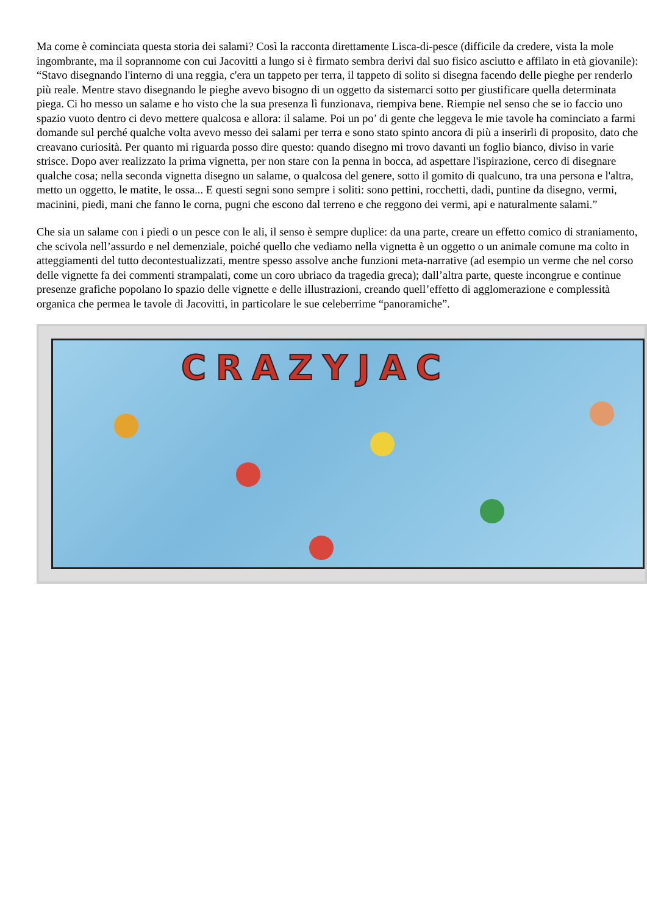Ma come è cominciata questa storia dei salami? Così la racconta direttamente Lisca-di-pesce (difficile da credere, vista la mole ingombrante, ma il soprannome con cui Jacovitti a lungo si è firmato sembra derivi dal suo fisico asciutto e affilato in età giovanile): “Stavo disegnando l'interno di una reggia, c'era un tappeto per terra, il tappeto di solito si disegna facendo delle pieghe per renderlo più reale. Mentre stavo disegnando le pieghe avevo bisogno di un oggetto da sistemarci sotto per giustificare quella determinata piega. Ci ho messo un salame e ho visto che la sua presenza lì funzionava, riempiva bene. Riempie nel senso che se io faccio uno spazio vuoto dentro ci devo mettere qualcosa e allora: il salame. Poi un po’ di gente che leggeva le mie tavole ha cominciato a farmi domande sul perché qualche volta avevo messo dei salami per terra e sono stato spinto ancora di più a inserirli di proposito, dato che creavano curiosità. Per quanto mi riguarda posso dire questo: quando disegno mi trovo davanti un foglio bianco, diviso in varie strisce. Dopo aver realizzato la prima vignetta, per non stare con la penna in bocca, ad aspettare l'ispirazione, cerco di disegnare qualche cosa; nella seconda vignetta disegno un salame, o qualcosa del genere, sotto il gomito di qualcuno, tra una persona e l'altra, metto un oggetto, le matite, le ossa... E questi segni sono sempre i soliti: sono pettini, rocchetti, dadi, puntine da disegno, vermi, macinini, piedi, mani che fanno le corna, pugni che escono dal terreno e che reggono dei vermi, api e naturalmente salami.”
Che sia un salame con i piedi o un pesce con le ali, il senso è sempre duplice: da una parte, creare un effetto comico di straniamento, che scivola nell’assurdo e nel demenziale, poiché quello che vediamo nella vignetta è un oggetto o un animale comune ma colto in atteggiamenti del tutto decontestualizzati, mentre spesso assolve anche funzioni meta-narrative (ad esempio un verme che nel corso delle vignette fa dei commenti strampalati, come un coro ubriaco da tragedia greca); dall’altra parte, queste incongrue e continue presenze grafiche popolano lo spazio delle vignette e delle illustrazioni, creando quell’effetto di agglomerazione e complessità organica che permea le tavole di Jacovitti, in particolare le sue celeberrime “panoramiche”.
CRAZYJAC